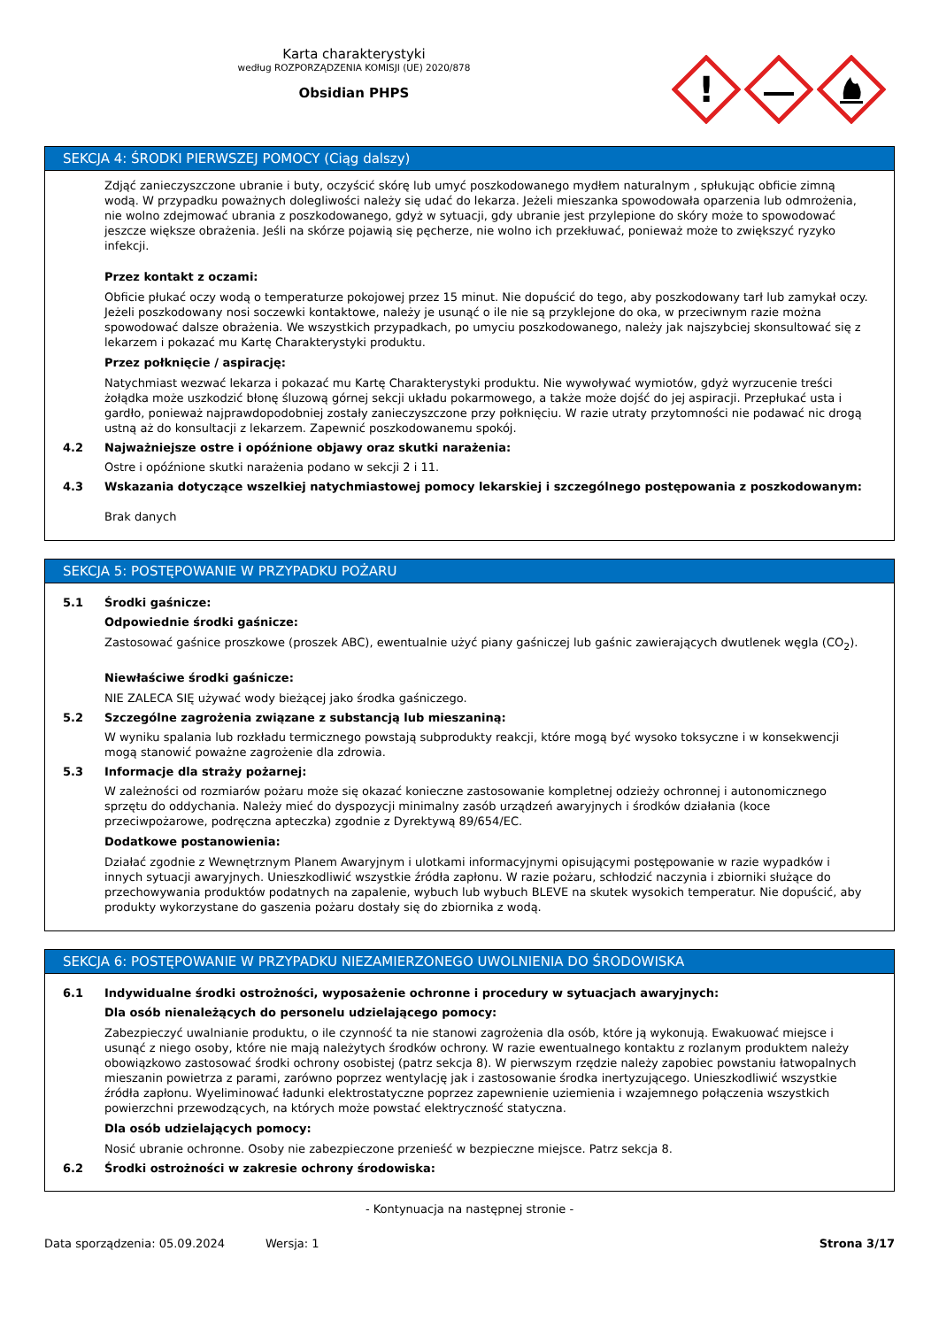Karta charakterystyki
według ROZPORZĄDZENIA KOMISJI (UE) 2020/878
Obsidian PHPS
!
SEKCJA 4: ŚRODKI PIERWSZEJ POMOCY (Ciąg dalszy)
Zdjąć zanieczyszczone ubranie i buty, oczyścić skórę lub umyć poszkodowanego mydłem naturalnym , spłukując obficie zimną wodą. W przypadku poważnych dolegliwości należy się udać do lekarza. Jeżeli mieszanka spowodowała oparzenia lub odmrożenia, nie wolno zdejmować ubrania z poszkodowanego, gdyż w sytuacji, gdy ubranie jest przylepione do skóry może to spowodować jeszcze większe obrażenia. Jeśli na skórze pojawią się pęcherze, nie wolno ich przekłuwać, ponieważ może to zwiększyć ryzyko infekcji.
Przez kontakt z oczami:
Obficie płukać oczy wodą o temperaturze pokojowej przez 15 minut. Nie dopuścić do tego, aby poszkodowany tarł lub zamykał oczy. Jeżeli poszkodowany nosi soczewki kontaktowe, należy je usunąć o ile nie są przyklejone do oka, w przeciwnym razie można spowodować dalsze obrażenia. We wszystkich przypadkach, po umyciu poszkodowanego, należy jak najszybciej skonsultować się z lekarzem i pokazać mu Kartę Charakterystyki produktu.
Przez połknięcie / aspirację:
Natychmiast wezwać lekarza i pokazać mu Kartę Charakterystyki produktu. Nie wywoływać wymiotów, gdyż wyrzucenie treści żołądka może uszkodzić błonę śluzową górnej sekcji układu pokarmowego, a także może dojść do jej aspiracji. Przepłukać usta i gardło, ponieważ najprawdopodobniej zostały zanieczyszczone przy połknięciu. W razie utraty przytomności nie podawać nic drogą ustną aż do konsultacji z lekarzem. Zapewnić poszkodowanemu spokój.
4.2 Najważniejsze ostre i opóźnione objawy oraz skutki narażenia:
Ostre i opóźnione skutki narażenia podano w sekcji 2 i 11.
4.3 Wskazania dotyczące wszelkiej natychmiastowej pomocy lekarskiej i szczególnego postępowania z poszkodowanym:
Brak danych
SEKCJA 5: POSTĘPOWANIE W PRZYPADKU POŻARU
5.1 Środki gaśnicze:
Odpowiednie środki gaśnicze:
Zastosować gaśnice proszkowe (proszek ABC), ewentualnie użyć piany gaśniczej lub gaśnic zawierających dwutlenek węgla (CO<sub>2</sub>).
Niewłaściwe środki gaśnicze:
NIE ZALECA SIĘ używać wody bieżącej jako środka gaśniczego.
5.2 Szczególne zagrożenia związane z substancją lub mieszaniną:
W wyniku spalania lub rozkładu termicznego powstają subprodukty reakcji, które mogą być wysoko toksyczne i w konsekwencji mogą stanowić poważne zagrożenie dla zdrowia.
5.3 Informacje dla straży pożarnej:
W zależności od rozmiarów pożaru może się okazać konieczne zastosowanie kompletnej odzieży ochronnej i autonomicznego sprzętu do oddychania. Należy mieć do dyspozycji minimalny zasób urządzeń awaryjnych i środków działania (koce przeciwpożarowe, podręczna apteczka) zgodnie z Dyrektywą 89/654/EC.
Dodatkowe postanowienia:
Działać zgodnie z Wewnętrznym Planem Awaryjnym i ulotkami informacyjnymi opisującymi postępowanie w razie wypadków i innych sytuacji awaryjnych. Unieszkodliwić wszystkie źródła zapłonu. W razie pożaru, schłodzić naczynia i zbiorniki służące do przechowywania produktów podatnych na zapalenie, wybuch lub wybuch BLEVE na skutek wysokich temperatur. Nie dopuścić, aby produkty wykorzystane do gaszenia pożaru dostały się do zbiornika z wodą.
SEKCJA 6: POSTĘPOWANIE W PRZYPADKU NIEZAMIERZONEGO UWOLNIENIA DO ŚRODOWISKA
6.1 Indywidualne środki ostrożności, wyposażenie ochronne i procedury w sytuacjach awaryjnych:
Dla osób nienależących do personelu udzielającego pomocy:
Zabezpieczyć uwalnianie produktu, o ile czynność ta nie stanowi zagrożenia dla osób, które ją wykonują. Ewakuować miejsce i usunąć z niego osoby, które nie mają należytych środków ochrony. W razie ewentualnego kontaktu z rozlanym produktem należy obowiązkowo zastosować środki ochrony osobistej (patrz sekcja 8). W pierwszym rzędzie należy zapobiec powstaniu łatwopalnych mieszanin powietrza z parami, zarówno poprzez wentylację jak i zastosowanie środka inertyzującego. Unieszkodliwić wszystkie źródła zapłonu. Wyeliminować ładunki elektrostatyczne poprzez zapewnienie uziemienia i wzajemnego połączenia wszystkich powierzchni przewodzących, na których może powstać elektryczność statyczna.
Dla osób udzielających pomocy:
Nosić ubranie ochronne. Osoby nie zabezpieczone przenieść w bezpieczne miejsce. Patrz sekcja 8.
6.2 Środki ostrożności w zakresie ochrony środowiska:
- Kontynuacja na następnej stronie -
Data sporządzenia: 05.09.2024 Wersja: 1 Strona 3/17